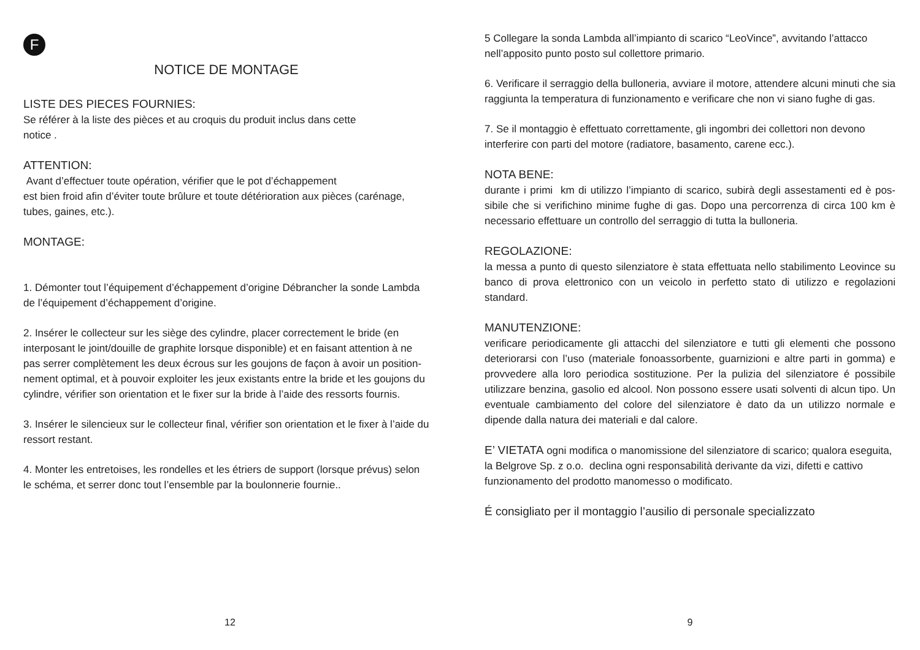F
NOTICE DE MONTAGE
LISTE DES PIECES FOURNIES:
Se référer à la liste des pièces et au croquis du produit inclus dans cette
notice .
ATTENTION:
Avant d’effectuer toute opération, vérifier que le pot d’échappement
est bien froid afin d’éviter toute brûlure et toute détérioration aux pièces (carénage, tubes, gaines, etc.).
MONTAGE:
1. Démonter tout l’équipement d’échappement d’origine Débrancher la sonde Lambda de l’équipement d’échappement d’origine.
2. Insérer le collecteur sur les siège des cylindre, placer correctement le bride (en interposant le joint/douille de graphite lorsque disponible) et en faisant attention à ne pas serrer complètement les deux écrous sur les goujons de façon à avoir un position-nement optimal, et à pouvoir exploiter les jeux existants entre la bride et les goujons du cylindre, vérifier son orientation et le fixer sur la bride à l’aide des ressorts fournis.
3. Insérer le silencieux sur le collecteur final, vérifier son orientation et le fixer à l’aide du ressort restant.
4. Monter les entretoises, les rondelles et les étriers de support (lorsque prévus) selon le schéma, et serrer donc tout l’ensemble par la boulonnerie fournie..
12
5 Collegare la sonda Lambda all’impianto di scarico “LeoVince”, avvitando l’attacco nell’apposito punto posto sul collettore primario.
6. Verificare il serraggio della bulloneria, avviare il motore, attendere alcuni minuti che sia raggiunta la temperatura di funzionamento e verificare che non vi siano fughe di gas.
7. Se il montaggio è effettuato correttamente, gli ingombri dei collettori non devono interferire con parti del motore (radiatore, basamento, carene ecc.).
NOTA BENE:
durante i primi km di utilizzo l’impianto di scarico, subirà degli assestamenti ed è pos-sibile che si verifichino minime fughe di gas. Dopo una percorrenza di circa 100 km è necessario effettuare un controllo del serraggio di tutta la bulloneria.
REGOLAZIONE:
la messa a punto di questo silenziatore è stata effettuata nello stabilimento Leovince su banco di prova elettronico con un veicolo in perfetto stato di utilizzo e regolazioni standard.
MANUTENZIONE:
verificare periodicamente gli attacchi del silenziatore e tutti gli elementi che possono deteriorarsi con l’uso (materiale fonoassorbente, guarnizioni e altre parti in gomma) e provvedere alla loro periodica sostituzione. Per la pulizia del silenziatore é possibile utilizzare benzina, gasolio ed alcool. Non possono essere usati solventi di alcun tipo. Un eventuale cambiamento del colore del silenziatore è dato da un utilizzo normale e dipende dalla natura dei materiali e dal calore.
E’ VIETATA ogni modifica o manomissione del silenziatore di scarico; qualora eseguita, la Belgrove Sp. z o.o. declina ogni responsabilità derivante da vizi, difetti e cattivo funzionamento del prodotto manomesso o modificato.
É consigliato per il montaggio l’ausilio di personale specializzato
9